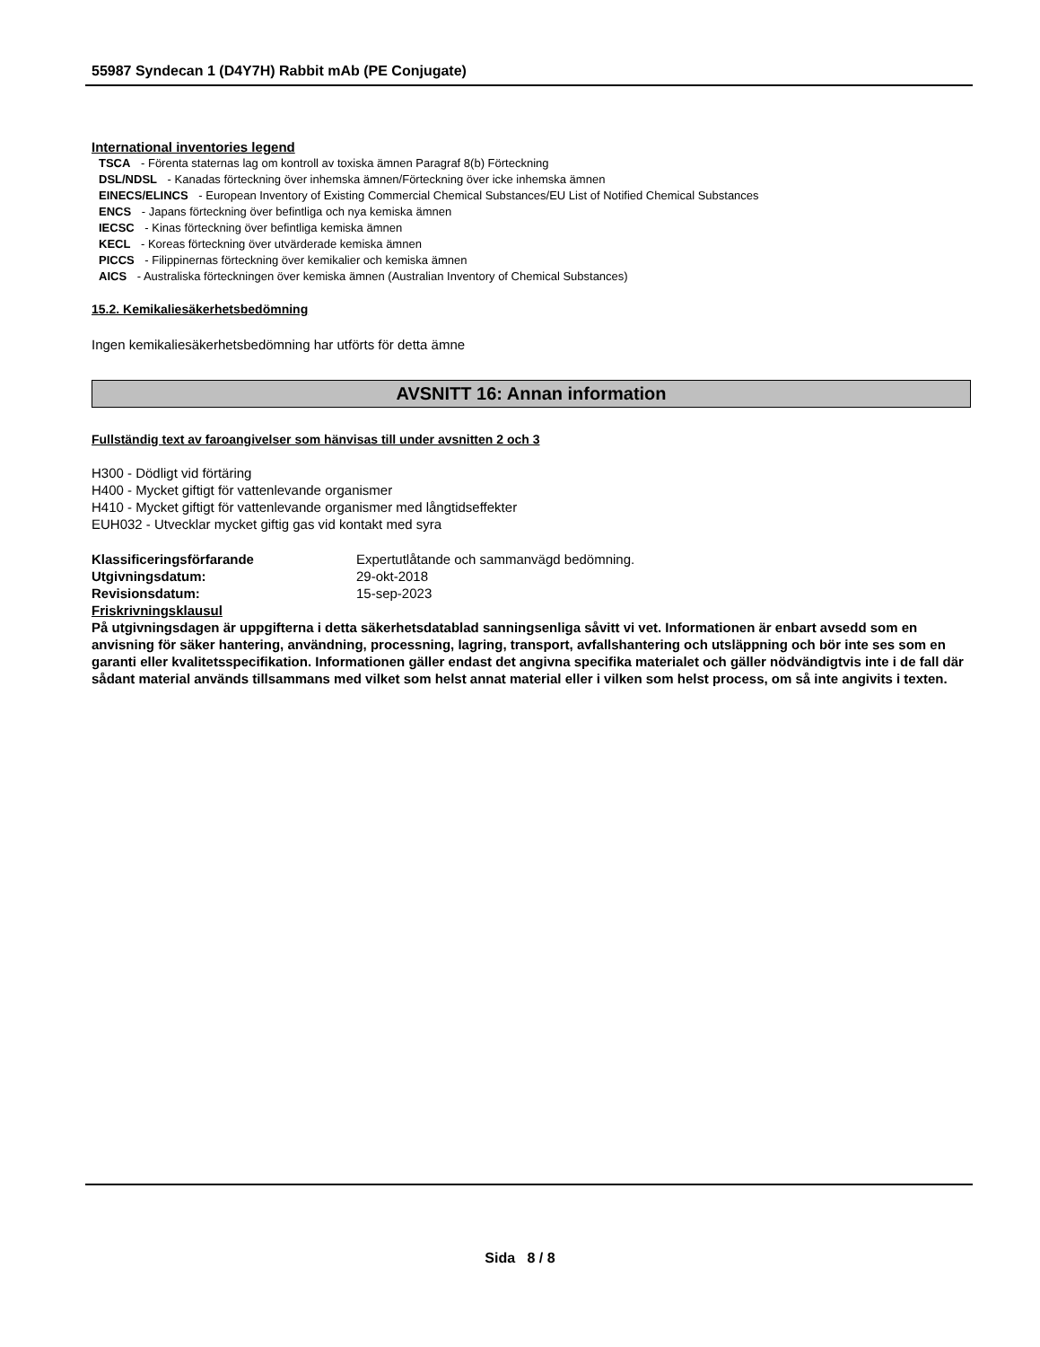55987 Syndecan 1 (D4Y7H) Rabbit mAb (PE Conjugate)
International inventories legend
TSCA - Förenta staternas lag om kontroll av toxiska ämnen Paragraf 8(b) Förteckning
DSL/NDSL - Kanadas förteckning över inhemska ämnen/Förteckning över icke inhemska ämnen
EINECS/ELINCS - European Inventory of Existing Commercial Chemical Substances/EU List of Notified Chemical Substances
ENCS - Japans förteckning över befintliga och nya kemiska ämnen
IECSC - Kinas förteckning över befintliga kemiska ämnen
KECL - Koreas förteckning över utvärderade kemiska ämnen
PICCS - Filippinernas förteckning över kemikalier och kemiska ämnen
AICS - Australiska förteckningen över kemiska ämnen (Australian Inventory of Chemical Substances)
15.2. Kemikaliesäkerhetsbedömning
Ingen kemikaliesäkerhetsbedömning har utförts för detta ämne
AVSNITT 16: Annan information
Fullständig text av faroangivelser som hänvisas till under avsnitten 2 och 3
H300 - Dödligt vid förtäring
H400 - Mycket giftigt för vattenlevande organismer
H410 - Mycket giftigt för vattenlevande organismer med långtidseffekter
EUH032 - Utvecklar mycket giftig gas vid kontakt med syra
Klassificeringsförfarande Expertutlåtande och sammanvägd bedömning.
Utgivningsdatum: 29-okt-2018
Revisionsdatum: 15-sep-2023
Friskrivningsklausul
På utgivningsdagen är uppgifterna i detta säkerhetsdatablad sanningsenliga såvitt vi vet. Informationen är enbart avsedd som en anvisning för säker hantering, användning, processning, lagring, transport, avfallshantering och utsläppning och bör inte ses som en garanti eller kvalitetsspecifikation. Informationen gäller endast det angivna specifika materialet och gäller nödvändigtvis inte i de fall där sådant material används tillsammans med vilket som helst annat material eller i vilken som helst process, om så inte angivits i texten.
Sida 8 / 8